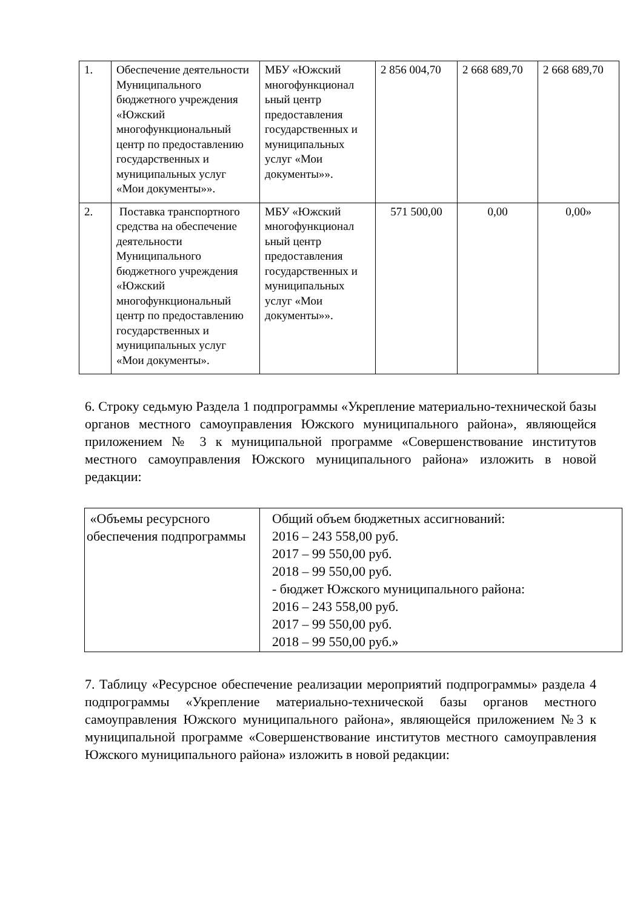| 1. | Обеспечение деятельности Муниципального бюджетного учреждения «Южский многофункциональный центр по предоставлению государственных и муниципальных услуг «Мои документы»». | МБУ «Южский многофункционал ьный центр предоставления государственных и муниципальных услуг «Мои документы»». | 2 856 004,70 | 2 668 689,70 | 2 668 689,70 |
| 2. | Поставка транспортного средства на обеспечение деятельности Муниципального бюджетного учреждения «Южский многофункциональный центр по предоставлению государственных и муниципальных услуг «Мои документы». | МБУ «Южский многофункционал ьный центр предоставления государственных и муниципальных услуг «Мои документы»». | 571 500,00 | 0,00 | 0,00» |
6. Строку седьмую Раздела 1 подпрограммы «Укрепление материально-технической базы органов местного самоуправления Южского муниципального района», являющейся приложением № 3 к муниципальной программе «Совершенствование институтов местного самоуправления Южского муниципального района» изложить в новой редакции:
| «Объемы ресурсного обеспечения подпрограммы | Общий объем бюджетных ассигнований: 2016 – 243 558,00 руб. 2017 – 99 550,00 руб. 2018 – 99 550,00 руб. - бюджет Южского муниципального района: 2016 – 243 558,00 руб. 2017 – 99 550,00 руб. 2018 – 99 550,00 руб.» |
7. Таблицу «Ресурсное обеспечение реализации мероприятий подпрограммы» раздела 4 подпрограммы «Укрепление материально-технической базы органов местного самоуправления Южского муниципального района», являющейся приложением №3 к муниципальной программе «Совершенствование институтов местного самоуправления Южского муниципального района» изложить в новой редакции: